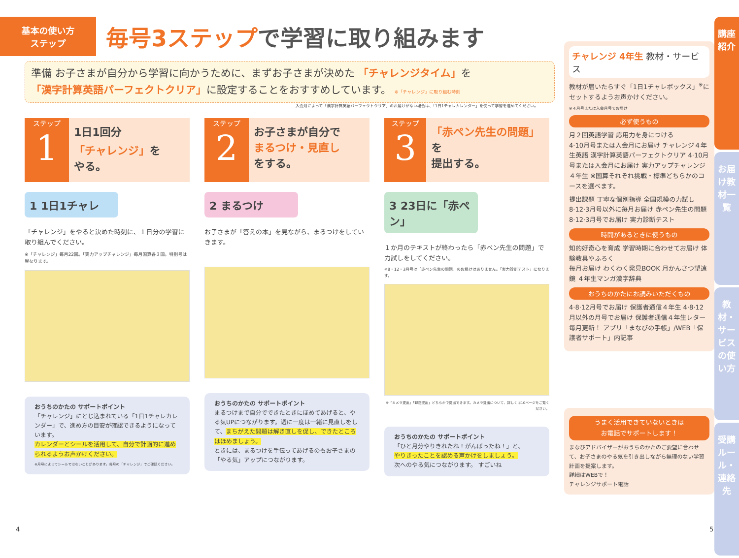基本の使い方
ステップ
毎号3ステップで学習に取り組みます
準備 お子さまが自分から学習に向かうために、まずお子さまが決めた 「チャレンジタイム」を
「漢字計算英語パーフェクトクリア」に設定することをおすすめしています。 ※「チャレンジ」に取り組む時刻
入会月によって「漢字計算英語パーフェクトクリア」のお届けがない場合は、「1日1チャレカレンダー」を使って学習を進めてください。
ステップ
1
1日1回分
「チャレンジ」を
やる。
1 1日1チャレ
「チャレンジ」をやると決めた時刻に、１日分の学習に取り組んでください。
※「チャレンジ」毎月22回。「実力アップチャレンジ」毎月国算各３回。特別号は異なります。
おうちのかたの サポートポイント
「チャレンジ」にとじ込まれている「1日1チャレカレンダー」で、進め方の目安が確認できるようになっています。
カレンダーとシールを活用して、自分で計画的に進められるようお声かけください。
※月号によってシールではないことがあります。毎月の「チャレンジ」でご確認ください。
ステップ
2
お子さまが自分で
まるつけ・見直し
をする。
2 まるつけ
お子さまが「答えの本」を見ながら、まるつけをしていきます。
おうちのかたの サポートポイント
まるつけまで自分でできたときにほめてあげると、やる気UPにつながります。週に一度は一緒に見直しをして、まちがえた問題は解き直しを促し、できたところはほめましょう。
ときには、まるつけを手伝ってあげるのもお子さまの「やる気」アップにつながります。
ステップ
3
「赤ペン先生の問題」を
提出する。
3 23日に「赤ペン」
１か月のテキストが終わったら「赤ペン先生の問題」で力試しをしてください。
※8・12・3月号は「赤ペン先生の問題」のお届けはありません。「実力診断テスト」になります。
※「カメラ提出」「郵送提出」どちらかで提出できます。カメラ提出について、詳しくは10ページをご覧ください。
おうちのかたの サポートポイント
「ひと月分やりきれたね！がんばったね！」と、
やりきったことを認める声かけをしましょう。
次へのやる気につながります。 すごいね
チャレンジ 4年生 教材・サービス
教材が届いたらすぐ「1日1チャレボックス」<sup>※</sup>にセットするようお声かけください。
※４月号または入会月号でお届け
必ず使うもの
月２回英語学習 応用力を身につける
4·10月号または入会月にお届け チャレンジ４年生英語 漢字計算英語パーフェクトクリア 4·10月号または入会月にお届け 実力アップチャレンジ４年生 ※国算それぞれ挑戦・標準どちらかのコースを選べます。
提出課題 丁寧な個別指導 全国規模の力試し
8·12·3月号以外に毎月お届け 赤ペン先生の問題 8·12·3月号でお届け 実力診断テスト
時間があるときに使うもの
知的好奇心を育成 学習時期に合わせてお届け 体験教具やふろく
毎月お届け わくわく発見BOOK 月かんさつ望遠鏡 ４年生マンガ漢字辞典
おうちのかたにお読みいただくもの
4·8·12月号でお届け 保護者通信４年生 4·8·12月以外の月号でお届け 保護者通信４年生レター 毎月更新！ アプリ「まなびの手帳」/WEB「保護者サポート」内記事
うまく活用できていないときは
お電話でサポートします！
まなびアドバイザーがおうちのかたのご要望に合わせて、お子さまのやる気を引き出しながら無理のない学習計画を提案します。
詳細はWEBで！
チャレンジサポート電話
講座紹介
お届け教材一覧
教材・サービスの使い方
受講ルール・連絡先
4 5